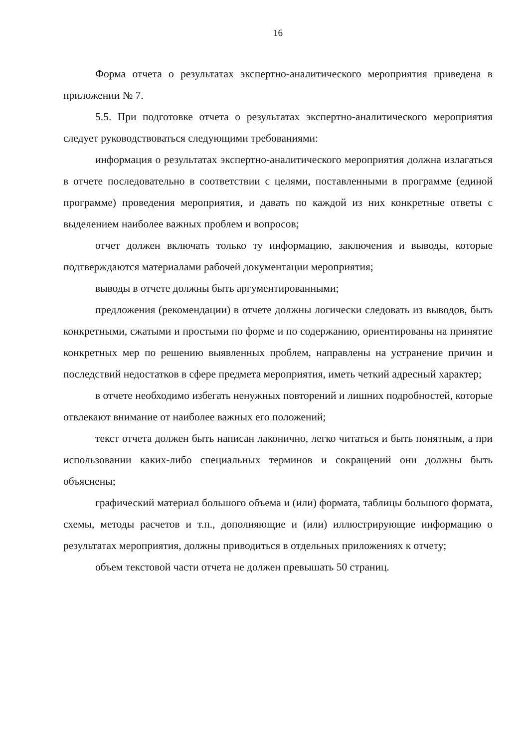16
Форма отчета о результатах экспертно-аналитического мероприятия приведена в приложении № 7.
5.5. При подготовке отчета о результатах экспертно-аналитического мероприятия следует руководствоваться следующими требованиями:
информация о результатах экспертно-аналитического мероприятия должна излагаться в отчете последовательно в соответствии с целями, поставленными в программе (единой программе) проведения мероприятия, и давать по каждой из них конкретные ответы с выделением наиболее важных проблем и вопросов;
отчет должен включать только ту информацию, заключения и выводы, которые подтверждаются материалами рабочей документации мероприятия;
выводы в отчете должны быть аргументированными;
предложения (рекомендации) в отчете должны логически следовать из выводов, быть конкретными, сжатыми и простыми по форме и по содержанию, ориентированы на принятие конкретных мер по решению выявленных проблем, направлены на устранение причин и последствий недостатков в сфере предмета мероприятия, иметь четкий адресный характер;
в отчете необходимо избегать ненужных повторений и лишних подробностей, которые отвлекают внимание от наиболее важных его положений;
текст отчета должен быть написан лаконично, легко читаться и быть понятным, а при использовании каких-либо специальных терминов и сокращений они должны быть объяснены;
графический материал большого объема и (или) формата, таблицы большого формата, схемы, методы расчетов и т.п., дополняющие и (или) иллюстрирующие информацию о результатах мероприятия, должны приводиться в отдельных приложениях к отчету;
объем текстовой части отчета не должен превышать 50 страниц.